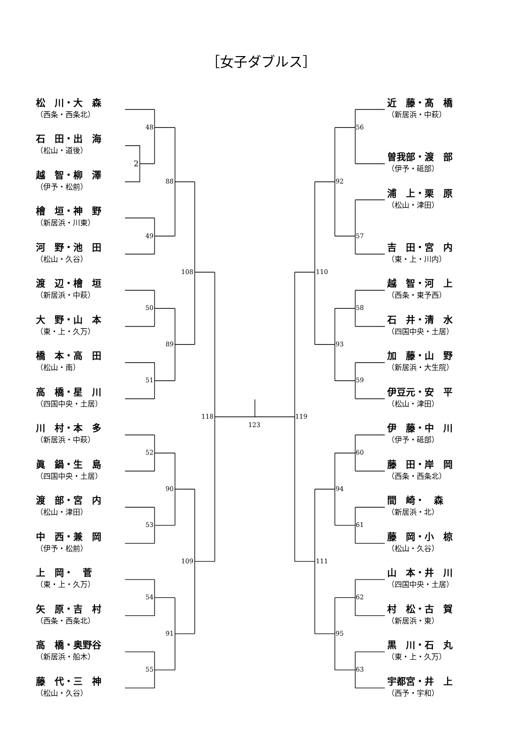［女子ダブルス］
松　川・大　森
（西条・西条北）
石　田・出　海
（松山・道後）
越　智・柳　澤
（伊予・松前）
檜　垣・神　野
（新居浜・川東）
河　野・池　田
（松山・久谷）
渡　辺・檜　垣
（新居浜・中萩）
大　野・山　本
（東・上・久万）
橋　本・高　田
（松山・南）
高　橋・星　川
（四国中央・土居）
川　村・本　多
（新居浜・中萩）
眞　鍋・生　島
（四国中央・土居）
渡　部・宮　内
（松山・津田）
中　西・兼　岡
（伊予・松前）
上　岡・　菅
（東・上・久万）
矢　原・吉　村
（西条・西条北）
高　橋・奥野谷
（新居浜・船木）
藤　代・三　神
（松山・久谷）
2
48
49
50
51
52
53
54
55
88
89
90
91
108
109
118
123
119
110
111
92
93
94
95
56
57
58
59
60
61
62
63
近　藤・髙　橋
（新居浜・中萩）
曽我部・渡　部
（伊予・砥部）
浦　上・栗　原
（松山・津田）
吉　田・宮　内
（東・上・川内）
越　智・河　上
（西条・東予西）
石　井・清　水
（四国中央・土居）
加　藤・山　野
（新居浜・大生院）
伊豆元・安　平
（松山・津田）
伊　藤・中　川
（伊予・砥部）
藤　田・岸　岡
（西条・西条北）
間　崎・　森
（新居浜・北）
藤　岡・小　椋
（松山・久谷）
山　本・井　川
（四国中央・土居）
村　松・古　賀
（新居浜・東）
黒　川・石　丸
（東・上・久万）
宇都宮・井　上
（西予・宇和）